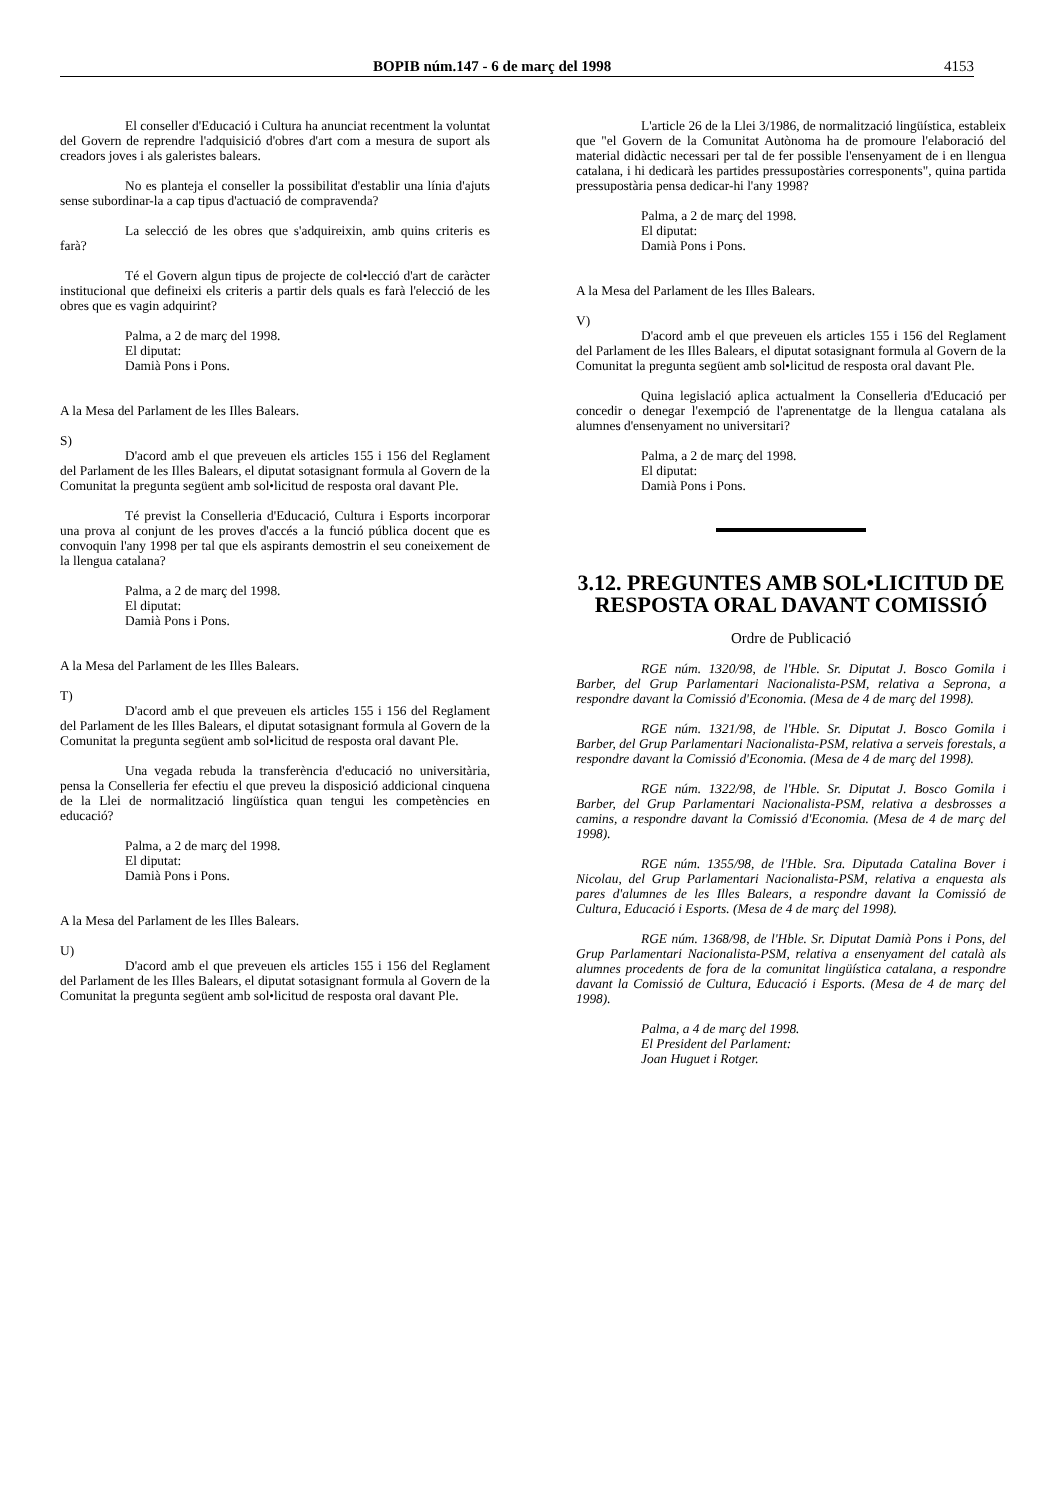BOPIB núm.147 - 6 de març del 1998 4153
El conseller d'Educació i Cultura ha anunciat recentment la voluntat del Govern de reprendre l'adquisició d'obres d'art com a mesura de suport als creadors joves i als galeristes balears.
No es planteja el conseller la possibilitat d'establir una línia d'ajuts sense subordinar-la a cap tipus d'actuació de compravenda?
La selecció de les obres que s'adquireixin, amb quins criteris es farà?
Té el Govern algun tipus de projecte de col•lecció d'art de caràcter institucional que defineixi els criteris a partir dels quals es farà l'elecció de les obres que es vagin adquirint?
Palma, a 2 de març del 1998.
El diputat:
Damià Pons i Pons.
A la Mesa del Parlament de les Illes Balears.
S)
D'acord amb el que preveuen els articles 155 i 156 del Reglament del Parlament de les Illes Balears, el diputat sotasignant formula al Govern de la Comunitat la pregunta següent amb sol•licitud de resposta oral davant Ple.
Té previst la Conselleria d'Educació, Cultura i Esports incorporar una prova al conjunt de les proves d'accés a la funció pública docent que es convoquin l'any 1998 per tal que els aspirants demostrin el seu coneixement de la llengua catalana?
Palma, a 2 de març del 1998.
El diputat:
Damià Pons i Pons.
A la Mesa del Parlament de les Illes Balears.
T)
D'acord amb el que preveuen els articles 155 i 156 del Reglament del Parlament de les Illes Balears, el diputat sotasignant formula al Govern de la Comunitat la pregunta següent amb sol•licitud de resposta oral davant Ple.
Una vegada rebuda la transferència d'educació no universitària, pensa la Conselleria fer efectiu el que preveu la disposició addicional cinquena de la Llei de normalització lingüística quan tengui les competències en educació?
Palma, a 2 de març del 1998.
El diputat:
Damià Pons i Pons.
A la Mesa del Parlament de les Illes Balears.
U)
D'acord amb el que preveuen els articles 155 i 156 del Reglament del Parlament de les Illes Balears, el diputat sotasignant formula al Govern de la Comunitat la pregunta següent amb sol•licitud de resposta oral davant Ple.
L'article 26 de la Llei 3/1986, de normalització lingüística, estableix que "el Govern de la Comunitat Autònoma ha de promoure l'elaboració del material didàctic necessari per tal de fer possible l'ensenyament de i en llengua catalana, i hi dedicarà les partides pressupostàries corresponents", quina partida pressupostària pensa dedicar-hi l'any 1998?
Palma, a 2 de març del 1998.
El diputat:
Damià Pons i Pons.
A la Mesa del Parlament de les Illes Balears.
V)
D'acord amb el que preveuen els articles 155 i 156 del Reglament del Parlament de les Illes Balears, el diputat sotasignant formula al Govern de la Comunitat la pregunta següent amb sol•licitud de resposta oral davant Ple.
Quina legislació aplica actualment la Conselleria d'Educació per concedir o denegar l'exempció de l'aprenentatge de la llengua catalana als alumnes d'ensenyament no universitari?
Palma, a 2 de març del 1998.
El diputat:
Damià Pons i Pons.
3.12. PREGUNTES AMB SOL•LICITUD DE RESPOSTA ORAL DAVANT COMISSIÓ
Ordre de Publicació
RGE núm. 1320/98, de l'Hble. Sr. Diputat J. Bosco Gomila i Barber, del Grup Parlamentari Nacionalista-PSM, relativa a Seprona, a respondre davant la Comissió d'Economia. (Mesa de 4 de març del 1998).
RGE núm. 1321/98, de l'Hble. Sr. Diputat J. Bosco Gomila i Barber, del Grup Parlamentari Nacionalista-PSM, relativa a serveis forestals, a respondre davant la Comissió d'Economia. (Mesa de 4 de març del 1998).
RGE núm. 1322/98, de l'Hble. Sr. Diputat J. Bosco Gomila i Barber, del Grup Parlamentari Nacionalista-PSM, relativa a desbrosses a camins, a respondre davant la Comissió d'Economia. (Mesa de 4 de març del 1998).
RGE núm. 1355/98, de l'Hble. Sra. Diputada Catalina Bover i Nicolau, del Grup Parlamentari Nacionalista-PSM, relativa a enquesta als pares d'alumnes de les Illes Balears, a respondre davant la Comissió de Cultura, Educació i Esports. (Mesa de 4 de març del 1998).
RGE núm. 1368/98, de l'Hble. Sr. Diputat Damià Pons i Pons, del Grup Parlamentari Nacionalista-PSM, relativa a ensenyament del català als alumnes procedents de fora de la comunitat lingüística catalana, a respondre davant la Comissió de Cultura, Educació i Esports. (Mesa de 4 de març del 1998).
Palma, a 4 de març del 1998.
El President del Parlament:
Joan Huguet i Rotger.